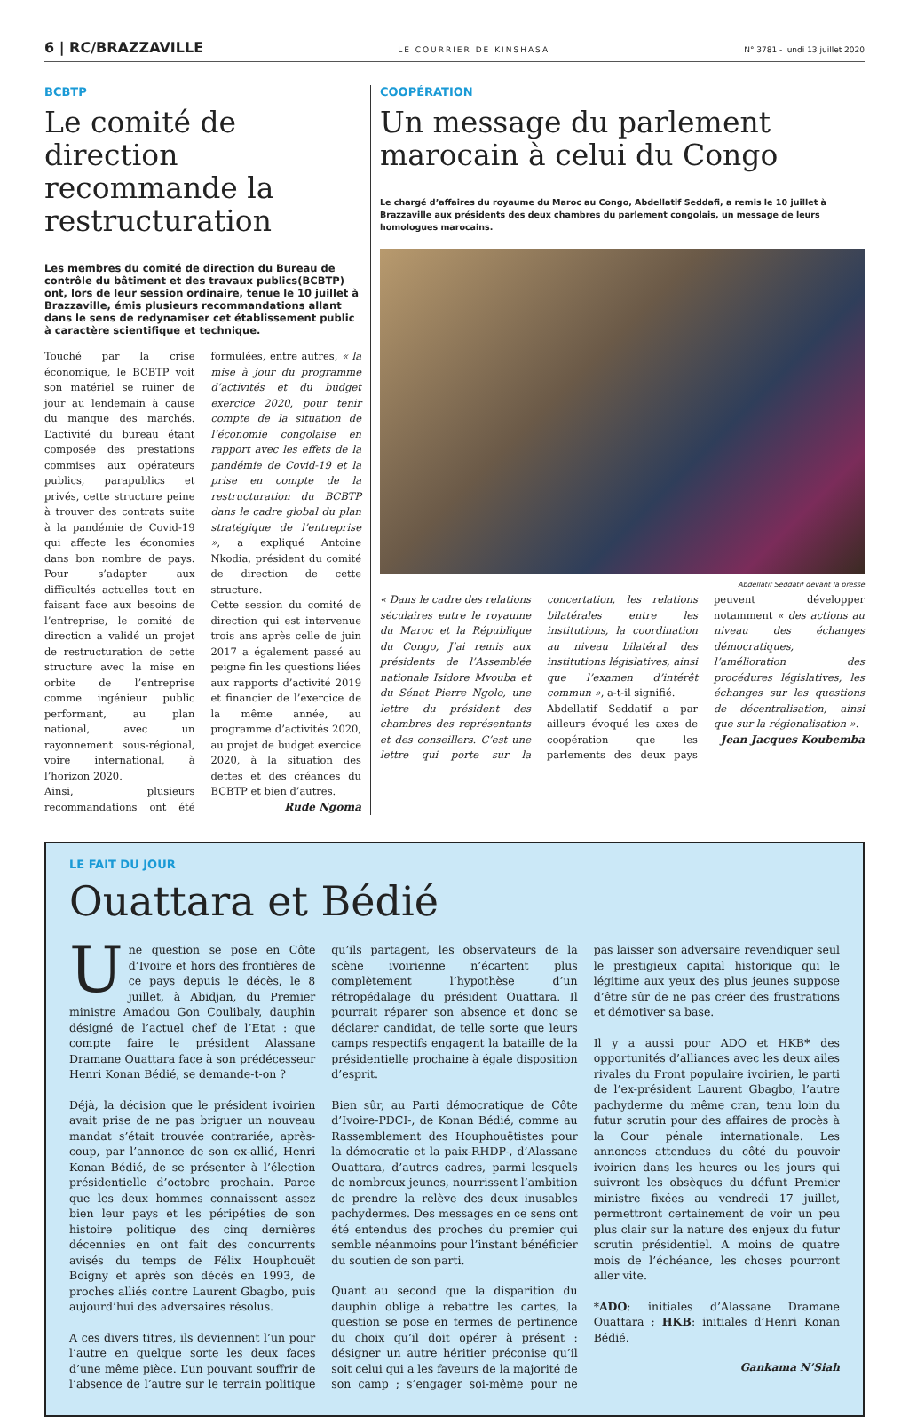6 | RC/BRAZZAVILLE LE COURRIER DE KINSHASA N° 3781 - lundi 13 juillet 2020
BCBTP
Le comité de direction recommande la restructuration
Les membres du comité de direction du Bureau de contrôle du bâtiment et des travaux publics(BCBTP) ont, lors de leur session ordinaire, tenue le 10 juillet à Brazzaville, émis plusieurs recommandations allant dans le sens de redynamiser cet établissement public à caractère scientifique et technique.
Touché par la crise économique, le BCBTP voit son matériel se ruiner de jour au lendemain à cause du manque des marchés. L’activité du bureau étant composée des prestations commises aux opérateurs publics, parapublics et privés, cette structure peine à trouver des contrats suite à la pandémie de Covid-19 qui affecte les économies dans bon nombre de pays. Pour s’adapter aux difficultés actuelles tout en faisant face aux besoins de l’entreprise, le comité de direction a validé un projet de restructuration de cette structure avec la mise en orbite de l’entreprise comme ingénieur public performant, au plan national, avec un rayonnement sous-régional, voire international, à l’horizon 2020.
Ainsi, plusieurs recommandations ont été formulées, entre autres, « la mise à jour du programme d’activités et du budget exercice 2020, pour tenir compte de la situation de l’économie congolaise en rapport avec les effets de la pandémie de Covid-19 et la prise en compte de la restructuration du BCBTP dans le cadre global du plan stratégique de l’entreprise », a expliqué Antoine Nkodia, président du comité de direction de cette structure.
Cette session du comité de direction qui est intervenue trois ans après celle de juin 2017 a également passé au peigne fin les questions liées aux rapports d’activité 2019 et financier de l’exercice de la même année, au programme d’activités 2020, au projet de budget exercice 2020, à la situation des dettes et des créances du BCBTP et bien d’autres.
Rude Ngoma
COOPÉRATION
Un message du parlement marocain à celui du Congo
Le chargé d’affaires du royaume du Maroc au Congo, Abdellatif Seddafi, a remis le 10 juillet à Brazzaville aux présidents des deux chambres du parlement congolais, un message de leurs homologues marocains.
Abdellatif Seddatif devant la presse
« Dans le cadre des relations séculaires entre le royaume du Maroc et la République du Congo, J’ai remis aux présidents de l’Assemblée nationale Isidore Mvouba et du Sénat Pierre Ngolo, une lettre du président des chambres des représentants et des conseillers. C’est une lettre qui porte sur la concertation, les relations bilatérales entre les institutions, la coordination au niveau bilatéral des institutions législatives, ainsi que l’examen d’intérêt commun », a-t-il signifié.
Abdellatif Seddatif a par ailleurs évoqué les axes de coopération que les parlements des deux pays peuvent développer notamment « des actions au niveau des échanges démocratiques, l’amélioration des procédures législatives, les échanges sur les questions de décentralisation, ainsi que sur la régionalisation ».
Jean Jacques Koubemba
LE FAIT DU JOUR
Ouattara et Bédié
Une question se pose en Côte d’Ivoire et hors des frontières de ce pays depuis le décès, le 8 juillet, à Abidjan, du Premier ministre Amadou Gon Coulibaly, dauphin désigné de l’actuel chef de l’Etat : que compte faire le président Alassane Dramane Ouattara face à son prédécesseur Henri Konan Bédié, se demande-t-on ?
Déjà, la décision que le président ivoirien avait prise de ne pas briguer un nouveau mandat s’était trouvée contrariée, après-coup, par l’annonce de son ex-allié, Henri Konan Bédié, de se présenter à l’élection présidentielle d’octobre prochain. Parce que les deux hommes connaissent assez bien leur pays et les péripéties de son histoire politique des cinq dernières décennies en ont fait des concurrents avisés du temps de Félix Houphouët Boigny et après son décès en 1993, de proches alliés contre Laurent Gbagbo, puis aujourd’hui des adversaires résolus.
A ces divers titres, ils deviennent l’un pour l’autre en quelque sorte les deux faces d’une même pièce. L’un pouvant souffrir de l’absence de l’autre sur le terrain politique qu’ils partagent, les observateurs de la scène ivoirienne n’écartent plus complètement l’hypothèse d’un rétropédalage du président Ouattara. Il pourrait réparer son absence et donc se déclarer candidat, de telle sorte que leurs camps respectifs engagent la bataille de la présidentielle prochaine à égale disposition d’esprit.
Bien sûr, au Parti démocratique de Côte d’Ivoire-PDCI-, de Konan Bédié, comme au Rassemblement des Houphouëtistes pour la démocratie et la paix-RHDP-, d’Alassane Ouattara, d’autres cadres, parmi lesquels de nombreux jeunes, nourrissent l’ambition de prendre la relève des deux inusables pachydermes. Des messages en ce sens ont été entendus des proches du premier qui semble néanmoins pour l’instant bénéficier du soutien de son parti.
Quant au second que la disparition du dauphin oblige à rebattre les cartes, la question se pose en termes de pertinence du choix qu’il doit opérer à présent : désigner un autre héritier préconise qu’il soit celui qui a les faveurs de la majorité de son camp ; s’engager soi-même pour ne pas laisser son adversaire revendiquer seul le prestigieux capital historique qui le légitime aux yeux des plus jeunes suppose d’être sûr de ne pas créer des frustrations et démotiver sa base.
Il y a aussi pour ADO et HKB* des opportunités d’alliances avec les deux ailes rivales du Front populaire ivoirien, le parti de l’ex-président Laurent Gbagbo, l’autre pachyderme du même cran, tenu loin du futur scrutin pour des affaires de procès à la Cour pénale internationale. Les annonces attendues du côté du pouvoir ivoirien dans les heures ou les jours qui suivront les obsèques du défunt Premier ministre fixées au vendredi 17 juillet, permettront certainement de voir un peu plus clair sur la nature des enjeux du futur scrutin présidentiel. A moins de quatre mois de l’échéance, les choses pourront aller vite.
*ADO: initiales d’Alassane Dramane Ouattara ; HKB: initiales d’Henri Konan Bédié.
Gankama N’Siah